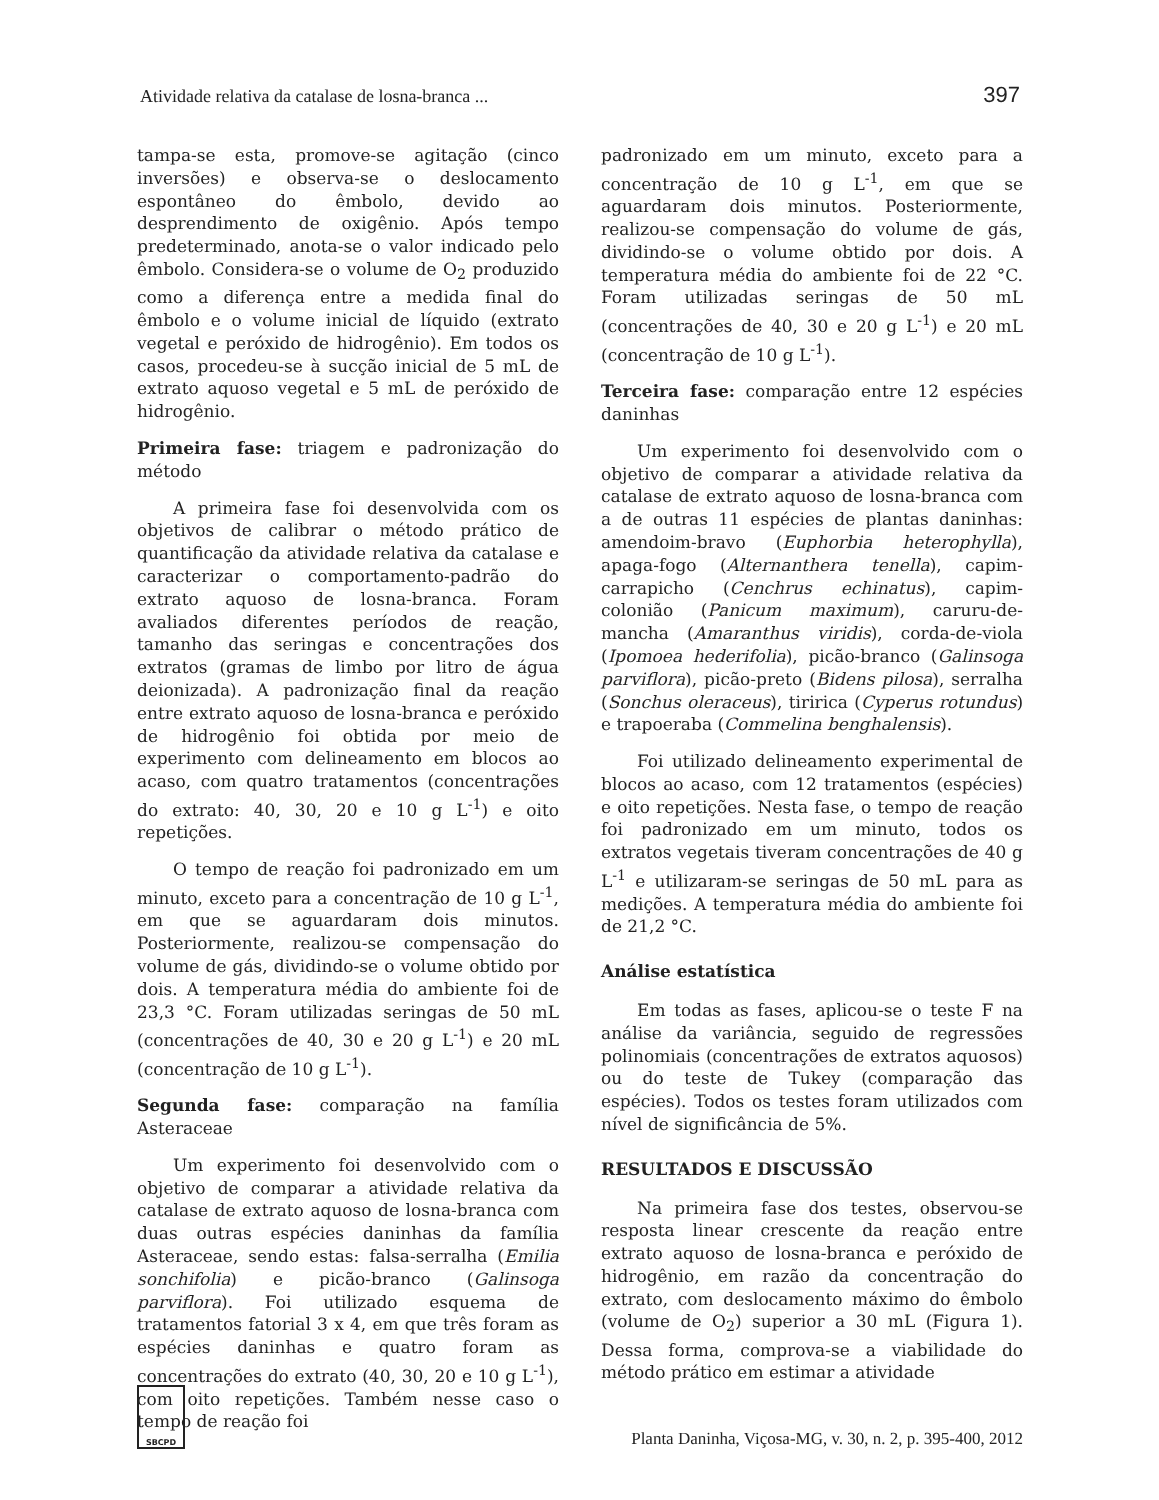Atividade relativa da catalase de losna-branca ... 397
tampa-se esta, promove-se agitação (cinco inversões) e observa-se o deslocamento espontâneo do êmbolo, devido ao desprendimento de oxigênio. Após tempo predeterminado, anota-se o valor indicado pelo êmbolo. Considera-se o volume de O<sub>2</sub> produzido como a diferença entre a medida final do êmbolo e o volume inicial de líquido (extrato vegetal e peróxido de hidrogênio). Em todos os casos, procedeu-se à sucção inicial de 5 mL de extrato aquoso vegetal e 5 mL de peróxido de hidrogênio.
Primeira fase: triagem e padronização do método
A primeira fase foi desenvolvida com os objetivos de calibrar o método prático de quantificação da atividade relativa da catalase e caracterizar o comportamento-padrão do extrato aquoso de losna-branca. Foram avaliados diferentes períodos de reação, tamanho das seringas e concentrações dos extratos (gramas de limbo por litro de água deionizada). A padronização final da reação entre extrato aquoso de losna-branca e peróxido de hidrogênio foi obtida por meio de experimento com delineamento em blocos ao acaso, com quatro tratamentos (concentrações do extrato: 40, 30, 20 e 10 g L<sup>-1</sup>) e oito repetições.
O tempo de reação foi padronizado em um minuto, exceto para a concentração de 10 g L<sup>-1</sup>, em que se aguardaram dois minutos. Posteriormente, realizou-se compensação do volume de gás, dividindo-se o volume obtido por dois. A temperatura média do ambiente foi de 23,3 °C. Foram utilizadas seringas de 50 mL (concentrações de 40, 30 e 20 g L<sup>-1</sup>) e 20 mL (concentração de 10 g L<sup>-1</sup>).
Segunda fase: comparação na família Asteraceae
Um experimento foi desenvolvido com o objetivo de comparar a atividade relativa da catalase de extrato aquoso de losna-branca com duas outras espécies daninhas da família Asteraceae, sendo estas: falsa-serralha (Emilia sonchifolia) e picão-branco (Galinsoga parviflora). Foi utilizado esquema de tratamentos fatorial 3 x 4, em que três foram as espécies daninhas e quatro foram as concentrações do extrato (40, 30, 20 e 10 g L<sup>-1</sup>), com oito repetições. Também nesse caso o tempo de reação foi
padronizado em um minuto, exceto para a concentração de 10 g L<sup>-1</sup>, em que se aguardaram dois minutos. Posteriormente, realizou-se compensação do volume de gás, dividindo-se o volume obtido por dois. A temperatura média do ambiente foi de 22 °C. Foram utilizadas seringas de 50 mL (concentrações de 40, 30 e 20 g L<sup>-1</sup>) e 20 mL (concentração de 10 g L<sup>-1</sup>).
Terceira fase: comparação entre 12 espécies daninhas
Um experimento foi desenvolvido com o objetivo de comparar a atividade relativa da catalase de extrato aquoso de losna-branca com a de outras 11 espécies de plantas daninhas: amendoim-bravo (Euphorbia heterophylla), apaga-fogo (Alternanthera tenella), capim-carrapicho (Cenchrus echinatus), capim-colonião (Panicum maximum), caruru-de-mancha (Amaranthus viridis), corda-de-viola (Ipomoea hederifolia), picão-branco (Galinsoga parviflora), picão-preto (Bidens pilosa), serralha (Sonchus oleraceus), tiririca (Cyperus rotundus) e trapoeraba (Commelina benghalensis).
Foi utilizado delineamento experimental de blocos ao acaso, com 12 tratamentos (espécies) e oito repetições. Nesta fase, o tempo de reação foi padronizado em um minuto, todos os extratos vegetais tiveram concentrações de 40 g L<sup>-1</sup> e utilizaram-se seringas de 50 mL para as medições. A temperatura média do ambiente foi de 21,2 °C.
Análise estatística
Em todas as fases, aplicou-se o teste F na análise da variância, seguido de regressões polinomiais (concentrações de extratos aquosos) ou do teste de Tukey (comparação das espécies). Todos os testes foram utilizados com nível de significância de 5%.
RESULTADOS E DISCUSSÃO
Na primeira fase dos testes, observou-se resposta linear crescente da reação entre extrato aquoso de losna-branca e peróxido de hidrogênio, em razão da concentração do extrato, com deslocamento máximo do êmbolo (volume de O<sub>2</sub>) superior a 30 mL (Figura 1). Dessa forma, comprova-se a viabilidade do método prático em estimar a atividade
SBCPD
Planta Daninha, Viçosa-MG, v. 30, n. 2, p. 395-400, 2012